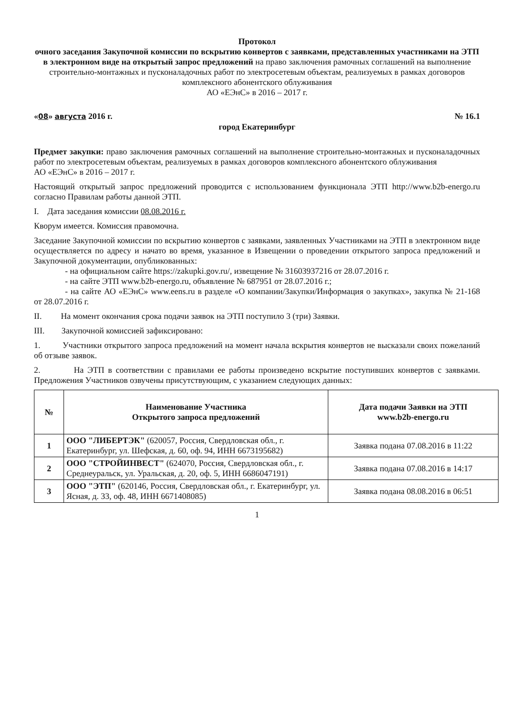Протокол
очного заседания Закупочной комиссии по вскрытию конвертов с заявками, представленных участниками на ЭТП в электронном виде на открытый запрос предложений на право заключения рамочных соглашений на выполнение строительно-монтажных и пусконаладочных работ по электросетевым объектам, реализуемых в рамках договоров комплексного абонентского облуживания
АО «ЕЭнС» в 2016 – 2017 г.
«08» августа 2016 г. № 16.1
город Екатеринбург
Предмет закупки: право заключения рамочных соглашений на выполнение строительно-монтажных и пусконаладочных работ по электросетевым объектам, реализуемых в рамках договоров комплексного абонентского облуживания
АО «ЕЭнС» в 2016 – 2017 г.
Настоящий открытый запрос предложений проводится с использованием функционала ЭТП http://www.b2b-energo.ru согласно Правилам работы данной ЭТП.
I. Дата заседания комиссии 08.08.2016 г.
Кворум имеется. Комиссия правомочна.
Заседание Закупочной комиссии по вскрытию конвертов с заявками, заявленных Участниками на ЭТП в электронном виде осуществляется по адресу и начато во время, указанное в Извещении о проведении открытого запроса предложений и Закупочной документации, опубликованных:
- на официальном сайте https://zakupki.gov.ru/, извещение № 31603937216 от 28.07.2016 г.
- на сайте ЭТП www.b2b-energo.ru, объявление № 687951 от 28.07.2016 г.;
- на сайте АО «ЕЭнС» www.eens.ru в разделе «О компании/Закупки/Информация о закупках», закупка № 21-168 от 28.07.2016 г.
II. На момент окончания срока подачи заявок на ЭТП поступило 3 (три) Заявки.
III. Закупочной комиссией зафиксировано:
1. Участники открытого запроса предложений на момент начала вскрытия конвертов не высказали своих пожеланий об отзыве заявок.
2. На ЭТП в соответствии с правилами ее работы произведено вскрытие поступивших конвертов с заявками. Предложения Участников озвучены присутствующим, с указанием следующих данных:
| № | Наименование Участника Открытого запроса предложений | Дата подачи Заявки на ЭТП www.b2b-energo.ru |
| --- | --- | --- |
| 1 | ООО "ЛИБЕРТЭК" (620057, Россия, Свердловская обл., г. Екатеринбург, ул. Шефская, д. 60, оф. 94, ИНН 6673195682) | Заявка подана 07.08.2016 в 11:22 |
| 2 | ООО "СТРОЙИНВЕСТ" (624070, Россия, Свердловская обл., г. Среднеуральск, ул. Уральская, д. 20, оф. 5, ИНН 6686047191) | Заявка подана 07.08.2016 в 14:17 |
| 3 | ООО "ЭТП" (620146, Россия, Свердловская обл., г. Екатеринбург, ул. Ясная, д. 33, оф. 48, ИНН 6671408085) | Заявка подана 08.08.2016 в 06:51 |
1